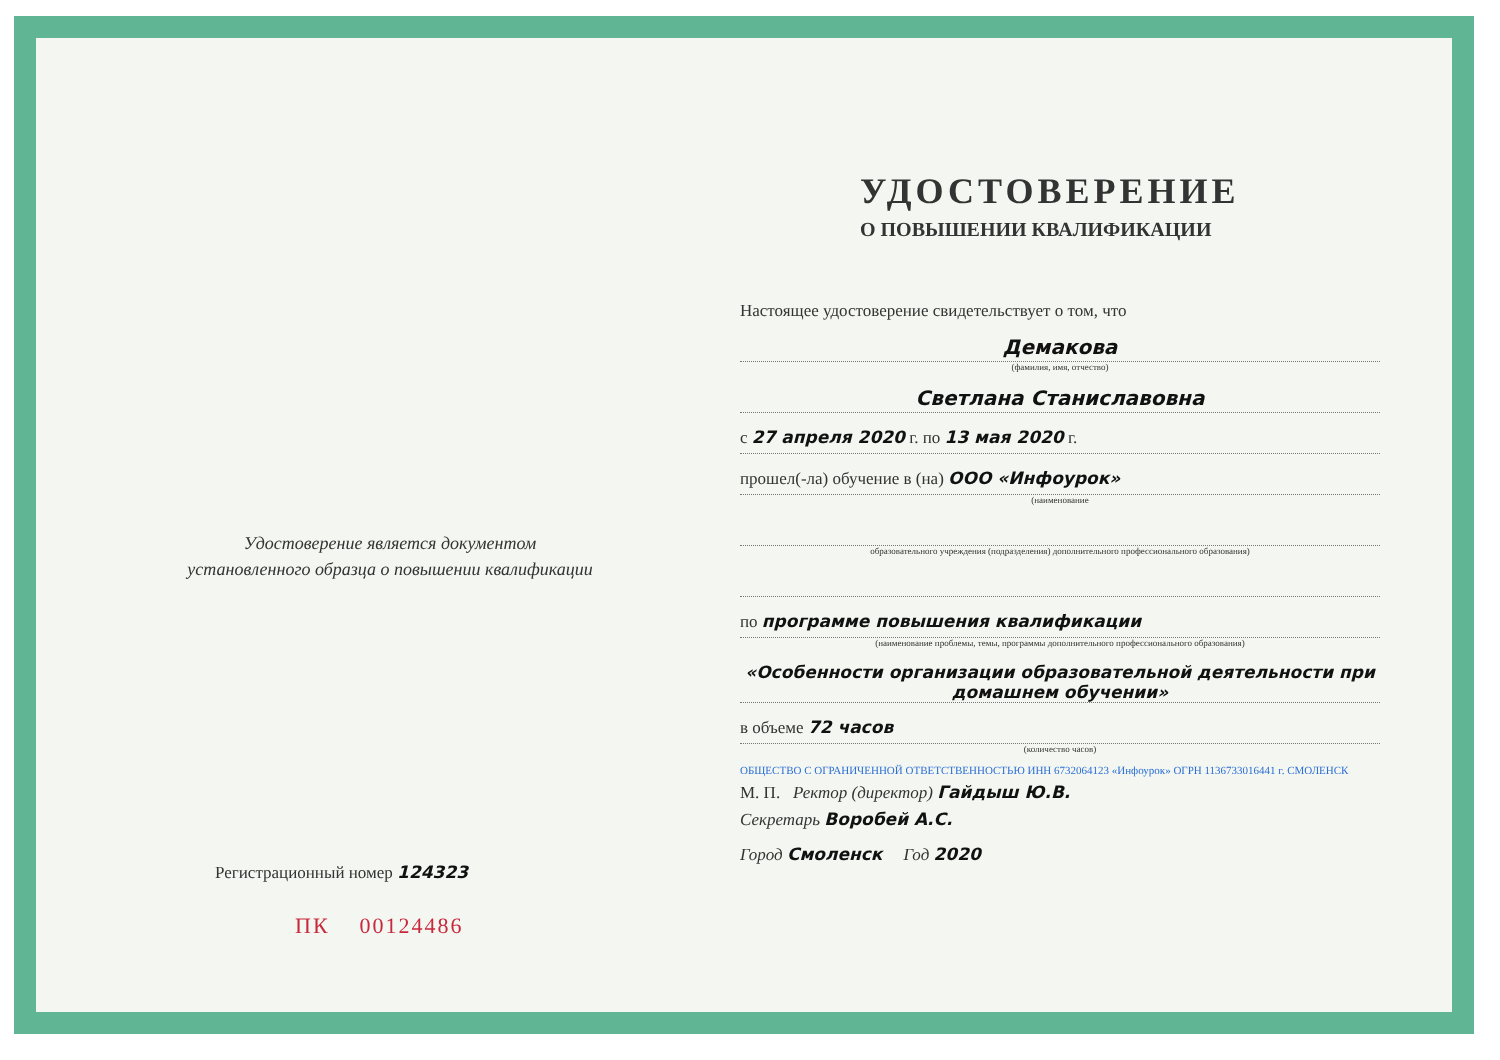Удостоверение является документом
установленного образца о повышении квалификации
Регистрационный номер 124323
ПК 00124486
УДОСТОВЕРЕНИЕ
О ПОВЫШЕНИИ КВАЛИФИКАЦИИ
Настоящее удостоверение свидетельствует о том, что
Демакова
(фамилия, имя, отчество)
Светлана Станиславовна
с 27 апреля 2020 г. по 13 мая 2020 г.
прошел(-ла) обучение в (на) ООО «Инфоурок»
(наименование
образовательного учреждения (подразделения) дополнительного профессионального образования)
по программе повышения квалификации
(наименование проблемы, темы, программы дополнительного профессионального образования)
«Особенности организации образовательной деятельности при домашнем обучении»
в объеме 72 часов
(количество часов)
ОБЩЕСТВО С ОГРАНИЧЕННОЙ ОТВЕТСТВЕННОСТЬЮ ИНН 6732064123 «Инфоурок» ОГРН 1136733016441 г. СМОЛЕНСК
М. П. Ректор (директор) Гайдыш Ю.В.
Секретарь Воробей А.С.
Город Смоленск Год 2020